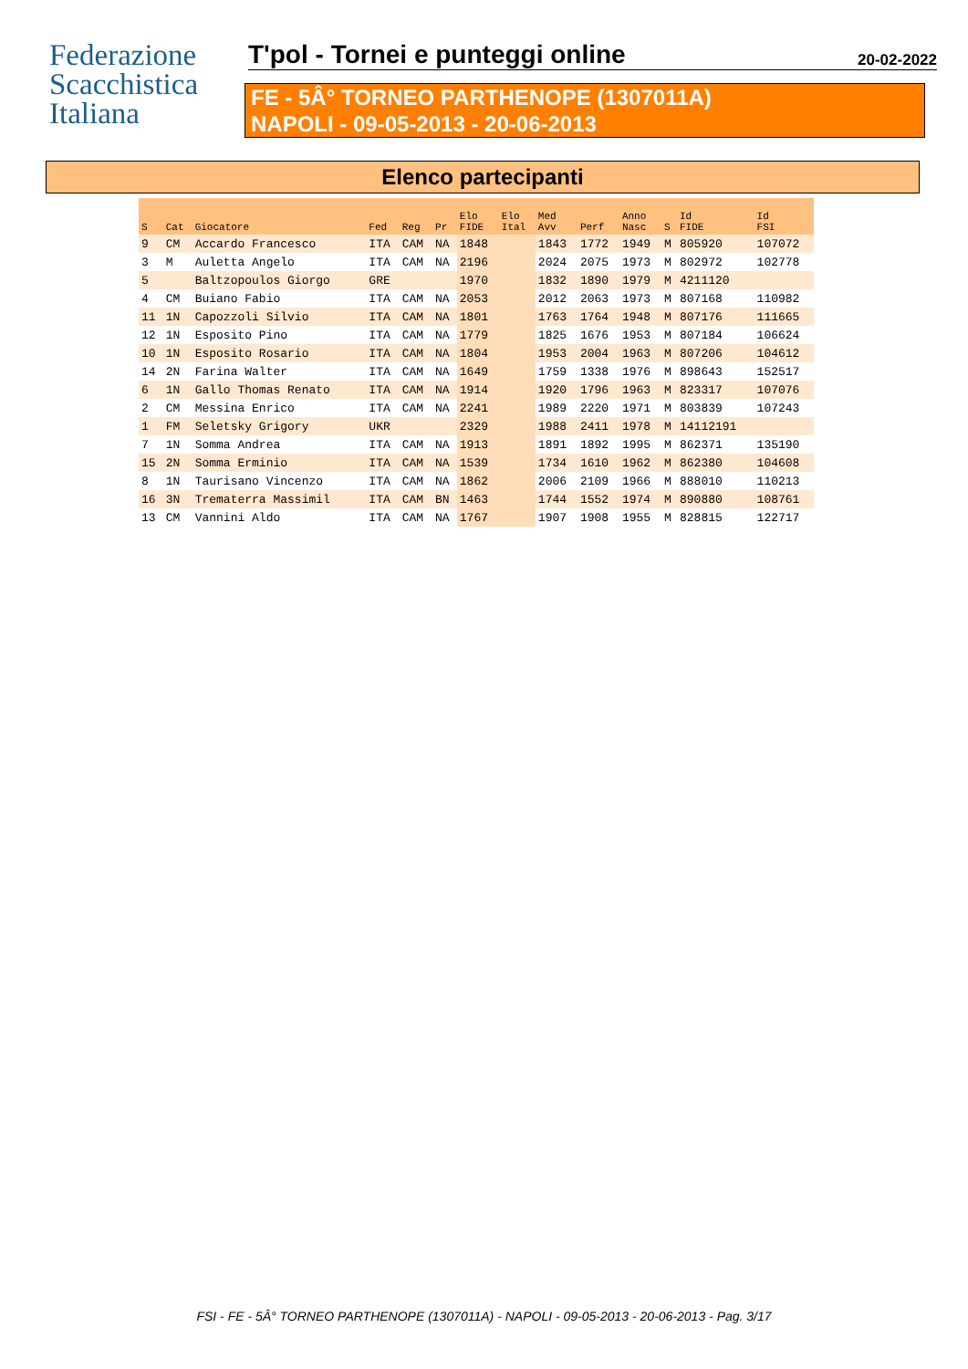Federazione
Scacchistica
Italiana
T'pol - Tornei e punteggi online
20-02-2022
FE - 5Â° TORNEO PARTHENOPE (1307011A)
NAPOLI - 09-05-2013 - 20-06-2013
Elenco partecipanti
| S | Cat | Giocatore | Fed | Reg | Pr | Elo FIDE | Elo Ital | Med Avv | Perf | Anno Nasc | S | Id FIDE | Id FSI |
| --- | --- | --- | --- | --- | --- | --- | --- | --- | --- | --- | --- | --- | --- |
| 9 | CM | Accardo Francesco | ITA | CAM | NA | 1848 | | 1843 | 1772 | 1949 | M | 805920 | 107072 |
| 3 | M | Auletta Angelo | ITA | CAM | NA | 2196 | | 2024 | 2075 | 1973 | M | 802972 | 102778 |
| 5 | | Baltzopoulos Giorgo | GRE | | | 1970 | | 1832 | 1890 | 1979 | M | 4211120 | |
| 4 | CM | Buiano Fabio | ITA | CAM | NA | 2053 | | 2012 | 2063 | 1973 | M | 807168 | 110982 |
| 11 | 1N | Capozzoli Silvio | ITA | CAM | NA | 1801 | | 1763 | 1764 | 1948 | M | 807176 | 111665 |
| 12 | 1N | Esposito Pino | ITA | CAM | NA | 1779 | | 1825 | 1676 | 1953 | M | 807184 | 106624 |
| 10 | 1N | Esposito Rosario | ITA | CAM | NA | 1804 | | 1953 | 2004 | 1963 | M | 807206 | 104612 |
| 14 | 2N | Farina Walter | ITA | CAM | NA | 1649 | | 1759 | 1338 | 1976 | M | 898643 | 152517 |
| 6 | 1N | Gallo Thomas Renato | ITA | CAM | NA | 1914 | | 1920 | 1796 | 1963 | M | 823317 | 107076 |
| 2 | CM | Messina Enrico | ITA | CAM | NA | 2241 | | 1989 | 2220 | 1971 | M | 803839 | 107243 |
| 1 | FM | Seletsky Grigory | UKR | | | 2329 | | 1988 | 2411 | 1978 | M | 14112191 | |
| 7 | 1N | Somma Andrea | ITA | CAM | NA | 1913 | | 1891 | 1892 | 1995 | M | 862371 | 135190 |
| 15 | 2N | Somma Erminio | ITA | CAM | NA | 1539 | | 1734 | 1610 | 1962 | M | 862380 | 104608 |
| 8 | 1N | Taurisano Vincenzo | ITA | CAM | NA | 1862 | | 2006 | 2109 | 1966 | M | 888010 | 110213 |
| 16 | 3N | Trematerra Massimil | ITA | CAM | BN | 1463 | | 1744 | 1552 | 1974 | M | 890880 | 108761 |
| 13 | CM | Vannini Aldo | ITA | CAM | NA | 1767 | | 1907 | 1908 | 1955 | M | 828815 | 122717 |
FSI - FE - 5Â° TORNEO PARTHENOPE (1307011A) - NAPOLI - 09-05-2013 - 20-06-2013 - Pag. 3/17